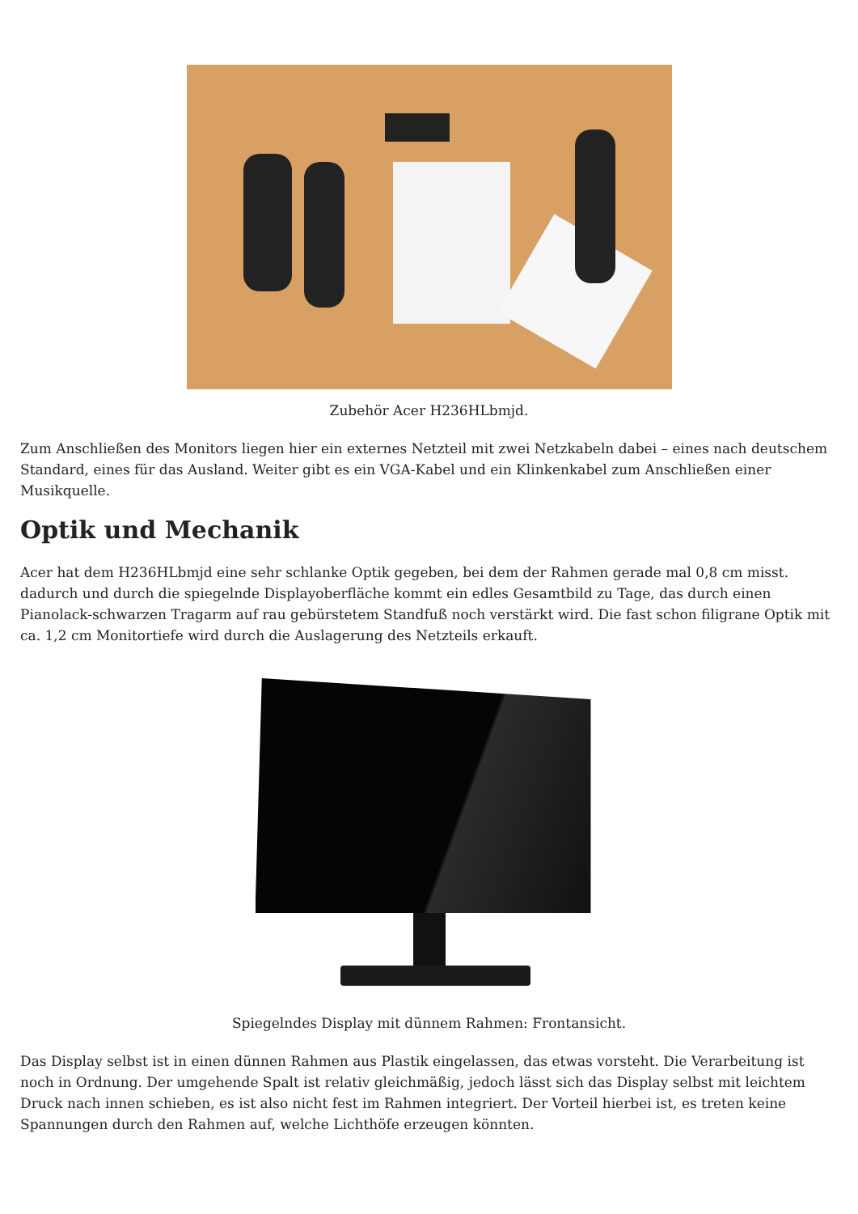Zubehör Acer H236HLbmjd.
Zum Anschließen des Monitors liegen hier ein externes Netzteil mit zwei Netzkabeln dabei – eines nach deutschem Standard, eines für das Ausland. Weiter gibt es ein VGA-Kabel und ein Klinkenkabel zum Anschließen einer Musikquelle.
Optik und Mechanik
Acer hat dem H236HLbmjd eine sehr schlanke Optik gegeben, bei dem der Rahmen gerade mal 0,8 cm misst. dadurch und durch die spiegelnde Displayoberfläche kommt ein edles Gesamtbild zu Tage, das durch einen Pianolack-schwarzen Tragarm auf rau gebürstetem Standfuß noch verstärkt wird. Die fast schon filigrane Optik mit ca. 1,2 cm Monitortiefe wird durch die Auslagerung des Netzteils erkauft.
Spiegelndes Display mit dünnem Rahmen: Frontansicht.
Das Display selbst ist in einen dünnen Rahmen aus Plastik eingelassen, das etwas vorsteht. Die Verarbeitung ist noch in Ordnung. Der umgehende Spalt ist relativ gleichmäßig, jedoch lässt sich das Display selbst mit leichtem Druck nach innen schieben, es ist also nicht fest im Rahmen integriert. Der Vorteil hierbei ist, es treten keine Spannungen durch den Rahmen auf, welche Lichthöfe erzeugen könnten.